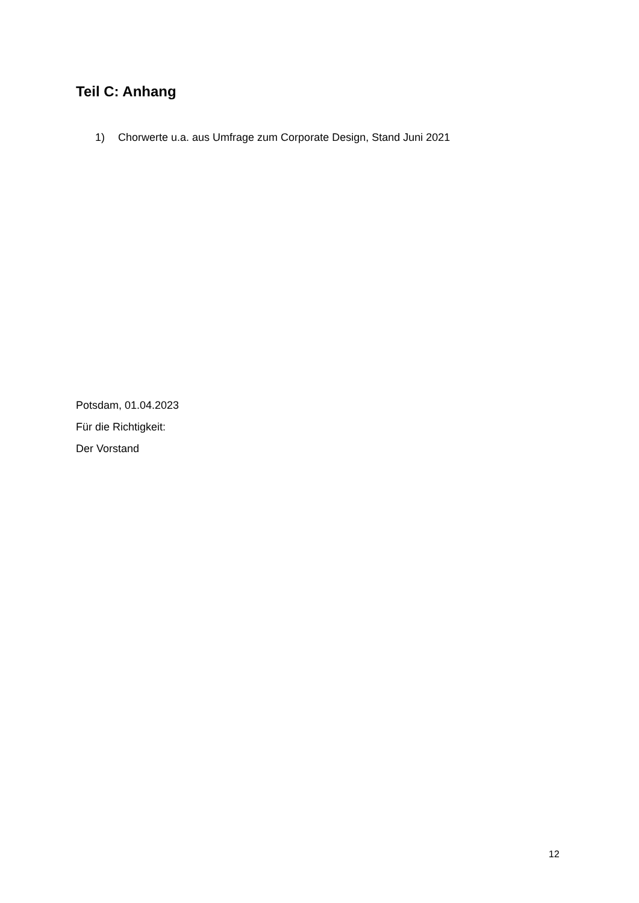Teil C: Anhang
1) Chorwerte u.a. aus Umfrage zum Corporate Design, Stand Juni 2021
Potsdam, 01.04.2023
Für die Richtigkeit:
Der Vorstand
12